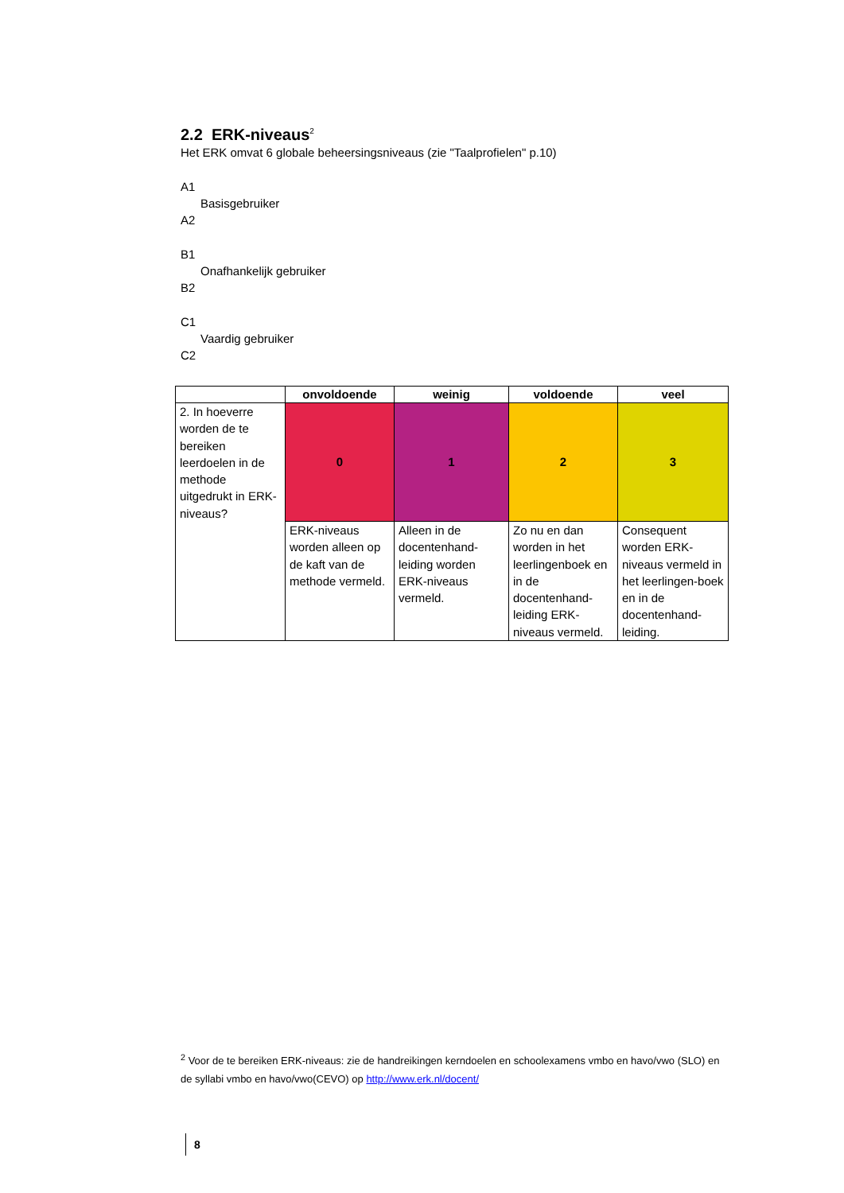2.2 ERK-niveaus<sup>2</sup>
Het ERK omvat 6 globale beheersingsniveaus (zie "Taalprofielen" p.10)
A1
Basisgebruiker
A2
B1
Onafhankelijk gebruiker
B2
C1
Vaardig gebruiker
C2
| | onvoldoende | weinig | voldoende | veel |
| --- | --- | --- | --- | --- |
| 2. In hoeverre worden de te bereiken leerdoelen in de methode uitgedrukt in ERK-niveaus? | 0 | 1 | 2 | 3 |
| | ERK-niveaus worden alleen op de kaft van de methode vermeld. | Alleen in de docentenhand-leiding worden ERK-niveaus vermeld. | Zo nu en dan worden in het leerlingenboek en in de docentenhand-leiding ERK-niveaus vermeld. | Consequent worden ERK-niveaus vermeld in het leerlingen-boek en in de docentenhand-leiding. |
<sup>2</sup> Voor de te bereiken ERK-niveaus: zie de handreikingen kerndoelen en schoolexamens vmbo en havo/vwo (SLO) en de syllabi vmbo en havo/vwo(CEVO) op http://www.erk.nl/docent/
8